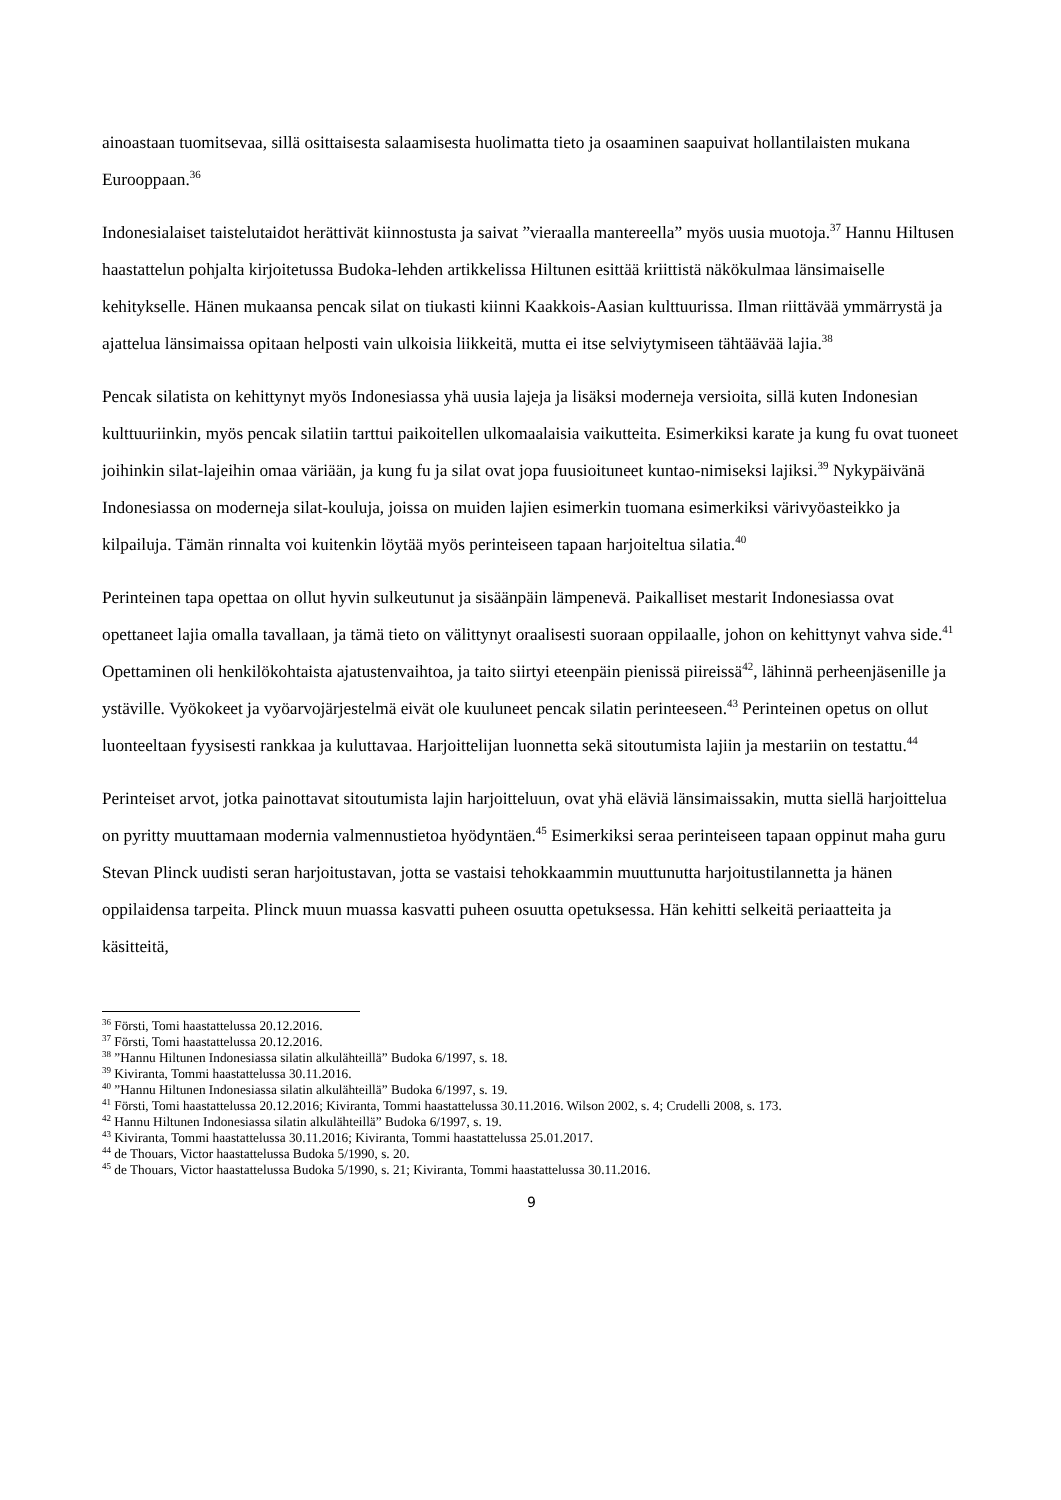ainoastaan tuomitsevaa, sillä osittaisesta salaamisesta huolimatta tieto ja osaaminen saapuivat hollantilaisten mukana Eurooppaan.<sup>36</sup>
Indonesialaiset taistelutaidot herättivät kiinnostusta ja saivat ”vieraalla mantereella” myös uusia muotoja.<sup>37</sup> Hannu Hiltusen haastattelun pohjalta kirjoitetussa Budoka-lehden artikkelissa Hiltunen esittää kriittistä näkökulmaa länsimaiselle kehitykselle. Hänen mukaansa pencak silat on tiukasti kiinni Kaakkois-Aasian kulttuurissa. Ilman riittävää ymmärrystä ja ajattelua länsimaissa opitaan helposti vain ulkoisia liikkeitä, mutta ei itse selviytymiseen tähtäävää lajia.<sup>38</sup>
Pencak silatista on kehittynyt myös Indonesiassa yhä uusia lajeja ja lisäksi moderneja versioita, sillä kuten Indonesian kulttuuriinkin, myös pencak silatiin tarttui paikoitellen ulkomaalaisia vaikutteita. Esimerkiksi karate ja kung fu ovat tuoneet joihinkin silat-lajeihin omaa väriään, ja kung fu ja silat ovat jopa fuusioituneet kuntao-nimiseksi lajiksi.<sup>39</sup> Nykypäivänä Indonesiassa on moderneja silat-kouluja, joissa on muiden lajien esimerkin tuomana esimerkiksi värivyöasteikko ja kilpailuja. Tämän rinnalta voi kuitenkin löytää myös perinteiseen tapaan harjoiteltua silatia.<sup>40</sup>
Perinteinen tapa opettaa on ollut hyvin sulkeutunut ja sisäänpäin lämpenevä. Paikalliset mestarit Indonesiassa ovat opettaneet lajia omalla tavallaan, ja tämä tieto on välittynyt oraalisesti suoraan oppilaalle, johon on kehittynyt vahva side.<sup>41</sup> Opettaminen oli henkilökohtaista ajatustenvaihtoa, ja taito siirtyi eteenpäin pienissä piireissä<sup>42</sup>, lähinnä perheenjäsenille ja ystäville. Vyökokeet ja vyöarvojärjestelmä eivät ole kuuluneet pencak silatin perinteeseen.<sup>43</sup> Perinteinen opetus on ollut luonteeltaan fyysisesti rankkaa ja kuluttavaa. Harjoittelijan luonnetta sekä sitoutumista lajiin ja mestariin on testattu.<sup>44</sup>
Perinteiset arvot, jotka painottavat sitoutumista lajin harjoitteluun, ovat yhä eläviä länsimaissakin, mutta siellä harjoittelua on pyritty muuttamaan modernia valmennustietoa hyödyntäen.<sup>45</sup> Esimerkiksi seraa perinteiseen tapaan oppinut maha guru Stevan Plinck uudisti seran harjoitustavan, jotta se vastaisi tehokkaammin muuttunutta harjoitustilannetta ja hänen oppilaidensa tarpeita. Plinck muun muassa kasvatti puheen osuutta opetuksessa. Hän kehitti selkeitä periaatteita ja käsitteitä,
<sup>36</sup> Försti, Tomi haastattelussa 20.12.2016.
<sup>37</sup> Försti, Tomi haastattelussa 20.12.2016.
<sup>38</sup> ”Hannu Hiltunen Indonesiassa silatin alkulähteillä” Budoka 6/1997, s. 18.
<sup>39</sup> Kiviranta, Tommi haastattelussa 30.11.2016.
<sup>40</sup> ”Hannu Hiltunen Indonesiassa silatin alkulähteillä” Budoka 6/1997, s. 19.
<sup>41</sup> Försti, Tomi haastattelussa 20.12.2016; Kiviranta, Tommi haastattelussa 30.11.2016. Wilson 2002, s. 4; Crudelli 2008, s. 173.
<sup>42</sup> Hannu Hiltunen Indonesiassa silatin alkulähteillä” Budoka 6/1997, s. 19.
<sup>43</sup> Kiviranta, Tommi haastattelussa 30.11.2016; Kiviranta, Tommi haastattelussa 25.01.2017.
<sup>44</sup> de Thouars, Victor haastattelussa Budoka 5/1990, s. 20.
<sup>45</sup> de Thouars, Victor haastattelussa Budoka 5/1990, s. 21; Kiviranta, Tommi haastattelussa 30.11.2016.
9